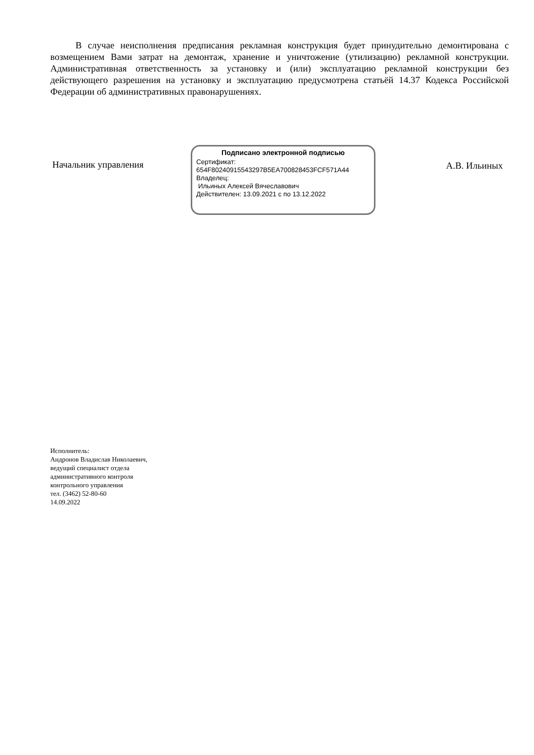В случае неисполнения предписания рекламная конструкция будет принудительно демонтирована с возмещением Вами затрат на демонтаж, хранение и уничтожение (утилизацию) рекламной конструкции. Административная ответственность за установку и (или) эксплуатацию рекламной конструкции без действующего разрешения на установку и эксплуатацию предусмотрена статьёй 14.37 Кодекса Российской Федерации об административных правонарушениях.
Начальник управления
Подписано электронной подписью
Сертификат:
654F80240915543297B5EA700828453FCF571A44
Владелец:
Ильиных Алексей Вячеславович
Действителен: 13.09.2021 с по 13.12.2022
А.В. Ильиных
Исполнитель:
Андронов Владислав Николаевич,
ведущий специалист отдела
административного контроля
контрольного управления
тел. (3462) 52-80-60
14.09.2022